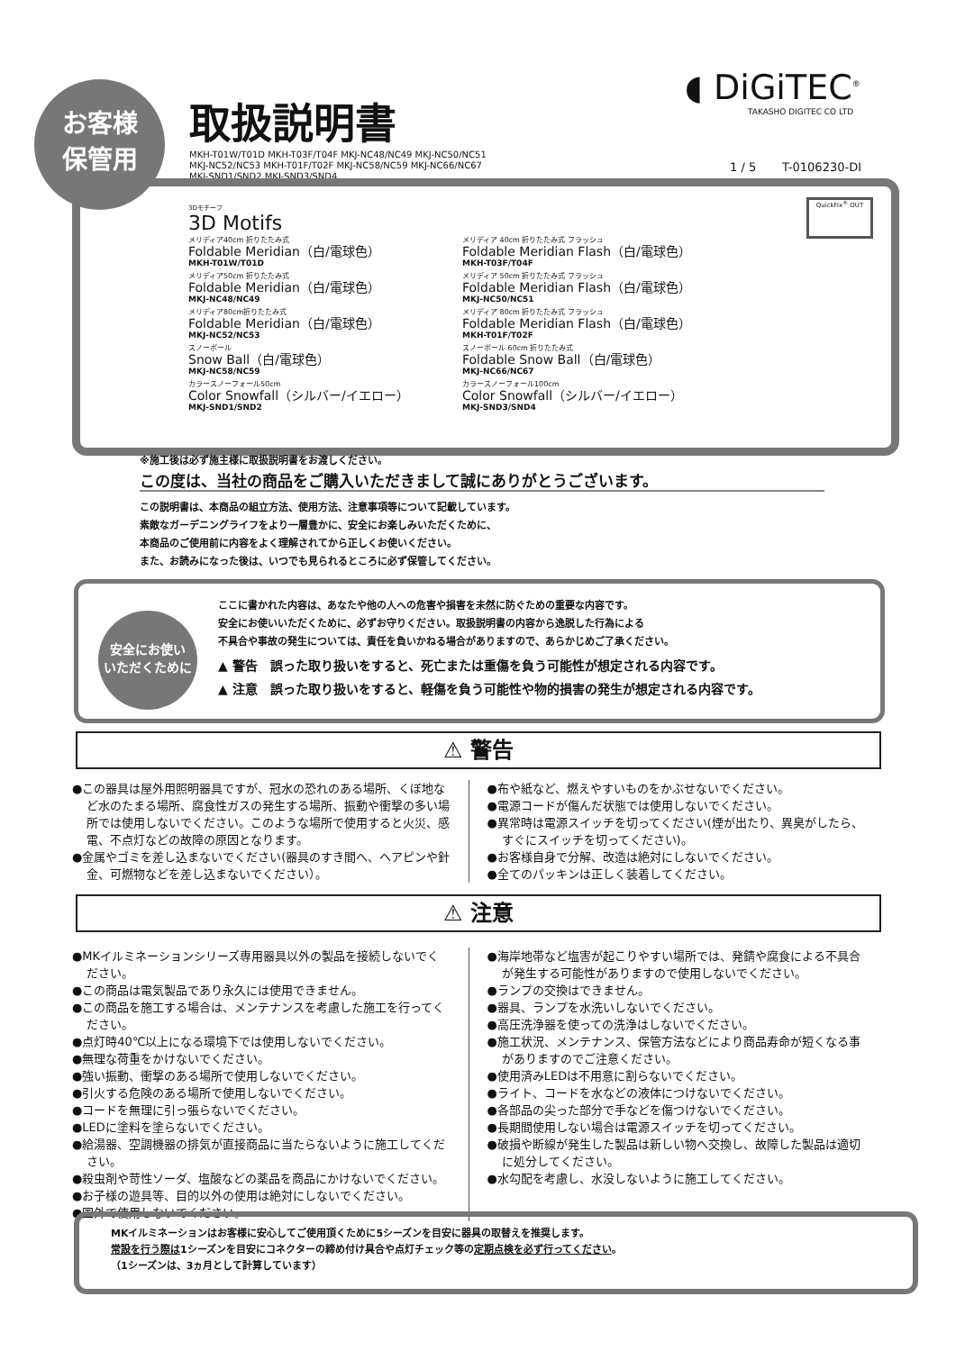お客様
保管用
取扱説明書
MKH-T01W/T01D MKH-T03F/T04F MKJ-NC48/NC49 MKJ-NC50/NC51
MKJ-NC52/NC53 MKH-T01F/T02F MKJ-NC58/NC59 MKJ-NC66/NC67
MKJ-SND1/SND2 MKJ-SND3/SND4
◖ DiGiTEC<sup>®</sup>
TAKASHO DIGITEC CO LTD
1 / 5 T-0106230-DI
QuickFix<sup>®</sup> OUT
3Dモチーフ
3D Motifs
メリディア40cm 折りたたみ式
Foldable Meridian（白/電球色）
MKH-T01W/T01D
メリディア 40cm 折りたたみ式 フラッシュ
Foldable Meridian Flash（白/電球色）
MKH-T03F/T04F
メリディア50cm 折りたたみ式
Foldable Meridian（白/電球色）
MKJ-NC48/NC49
メリディア 50cm 折りたたみ式 フラッシュ
Foldable Meridian Flash（白/電球色）
MKJ-NC50/NC51
メリディア80cm折りたたみ式
Foldable Meridian（白/電球色）
MKJ-NC52/NC53
メリディア 80cm 折りたたみ式 フラッシュ
Foldable Meridian Flash（白/電球色）
MKH-T01F/T02F
スノーボール
Snow Ball（白/電球色）
MKJ-NC58/NC59
スノーボール 60cm 折りたたみ式
Foldable Snow Ball（白/電球色）
MKJ-NC66/NC67
カラースノーフォール50cm
Color Snowfall（シルバー/イエロー）
MKJ-SND1/SND2
カラースノーフォール100cm
Color Snowfall（シルバー/イエロー）
MKJ-SND3/SND4
※施工後は必ず施主様に取扱説明書をお渡しください。
この度は、当社の商品をご購入いただきまして誠にありがとうございます。
この説明書は、本商品の組立方法、使用方法、注意事項等について記載しています。
素敵なガーデニングライフをより一層豊かに、安全にお楽しみいただくために、
本商品のご使用前に内容をよく理解されてから正しくお使いください。
また、お読みになった後は、いつでも見られるところに必ず保管してください。
安全にお使い
いただくために
ここに書かれた内容は、あなたや他の人への危害や損害を未然に防ぐための重要な内容です。
安全にお使いいただくために、必ずお守りください。取扱説明書の内容から逸脱した行為による
不具合や事故の発生については、責任を負いかねる場合がありますので、あらかじめご了承ください。
▲ 警告　誤った取り扱いをすると、死亡または重傷を負う可能性が想定される内容です。
▲ 注意　誤った取り扱いをすると、軽傷を負う可能性や物的損害の発生が想定される内容です。
⚠ 警告
●この器具は屋外用照明器具ですが、冠水の恐れのある場所、くぼ地など水のたまる場所、腐食性ガスの発生する場所、振動や衝撃の多い場所では使用しないでください。このような場所で使用すると火災、感電、不点灯などの故障の原因となります。
●金属やゴミを差し込まないでください(器具のすき間へ、ヘアピンや針金、可燃物などを差し込まないでください）。
●布や紙など、燃えやすいものをかぶせないでください。
●電源コードが傷んだ状態では使用しないでください。
●異常時は電源スイッチを切ってください(煙が出たり、異臭がしたら、すぐにスイッチを切ってください)。
●お客様自身で分解、改造は絶対にしないでください。
●全てのパッキンは正しく装着してください。
⚠ 注意
●MKイルミネーションシリーズ専用器具以外の製品を接続しないでください。
●この商品は電気製品であり永久には使用できません。
●この商品を施工する場合は、メンテナンスを考慮した施工を行ってください。
●点灯時40℃以上になる環境下では使用しないでください。
●無理な荷重をかけないでください。
●強い振動、衝撃のある場所で使用しないでください。
●引火する危険のある場所で使用しないでください。
●コードを無理に引っ張らないでください。
●LEDに塗料を塗らないでください。
●給湯器、空調機器の排気が直接商品に当たらないように施工してください。
●殺虫剤や苛性ソーダ、塩酸などの薬品を商品にかけないでください。
●お子様の遊具等、目的以外の使用は絶対にしないでください。
●国外で使用しないでください。
●海岸地帯など塩害が起こりやすい場所では、発錆や腐食による不具合が発生する可能性がありますので使用しないでください。
●ランプの交換はできません。
●器具、ランプを水洗いしないでください。
●高圧洗浄器を使っての洗浄はしないでください。
●施工状況、メンテナンス、保管方法などにより商品寿命が短くなる事がありますのでご注意ください。
●使用済みLEDは不用意に割らないでください。
●ライト、コードを水などの液体につけないでください。
●各部品の尖った部分で手などを傷つけないでください。
●長期間使用しない場合は電源スイッチを切ってください。
●破損や断線が発生した製品は新しい物へ交換し、故障した製品は適切に処分してください。
●水勾配を考慮し、水没しないように施工してください。
MKイルミネーションはお客様に安心してご使用頂くために5シーズンを目安に器具の取替えを推奨します。
常設を行う際は1シーズンを目安にコネクターの締め付け具合や点灯チェック等の定期点検を必ず行ってください。
（1シーズンは、3ヵ月として計算しています）